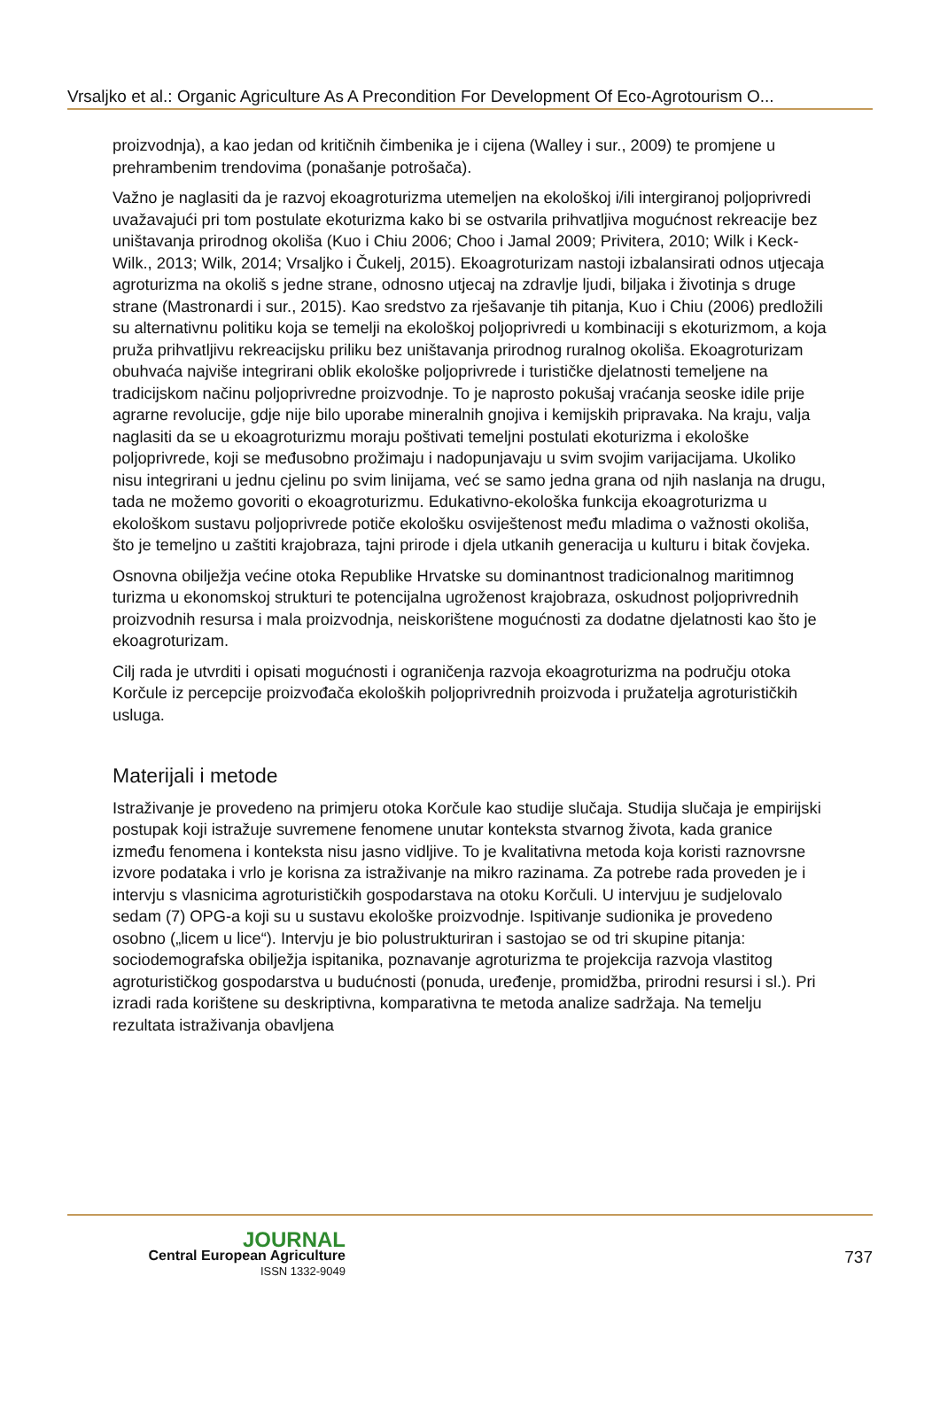Vrsaljko et al.: Organic Agriculture As A Precondition For Development Of Eco-Agrotourism O...
proizvodnja), a kao jedan od kritičnih čimbenika je i cijena (Walley i sur., 2009) te promjene u prehrambenim trendovima (ponašanje potrošača).
Važno je naglasiti da je razvoj ekoagroturizma utemeljen na ekološkoj i/ili intergiranoj poljoprivredi uvažavajući pri tom postulate ekoturizma kako bi se ostvarila prihvatljiva mogućnost rekreacije bez uništavanja prirodnog okoliša (Kuo i Chiu 2006; Choo i Jamal 2009; Privitera, 2010; Wilk i Keck-Wilk., 2013; Wilk, 2014; Vrsaljko i Čukelj, 2015). Ekoagroturizam nastoji izbalansirati odnos utjecaja agroturizma na okoliš s jedne strane, odnosno utjecaj na zdravlje ljudi, biljaka i životinja s druge strane (Mastronardi i sur., 2015). Kao sredstvo za rješavanje tih pitanja, Kuo i Chiu (2006) predložili su alternativnu politiku koja se temelji na ekološkoj poljoprivredi u kombinaciji s ekoturizmom, a koja pruža prihvatljivu rekreacijsku priliku bez uništavanja prirodnog ruralnog okoliša. Ekoagroturizam obuhvaća najviše integrirani oblik ekološke poljoprivrede i turističke djelatnosti temeljene na tradicijskom načinu poljoprivredne proizvodnje. To je naprosto pokušaj vraćanja seoske idile prije agrarne revolucije, gdje nije bilo uporabe mineralnih gnojiva i kemijskih pripravaka. Na kraju, valja naglasiti da se u ekoagroturizmu moraju poštivati temeljni postulati ekoturizma i ekološke poljoprivrede, koji se međusobno prožimaju i nadopunjavaju u svim svojim varijacijama. Ukoliko nisu integrirani u jednu cjelinu po svim linijama, već se samo jedna grana od njih naslanja na drugu, tada ne možemo govoriti o ekoagroturizmu. Edukativno-ekološka funkcija ekoagroturizma u ekološkom sustavu poljoprivrede potiče ekološku osviještenost među mladima o važnosti okoliša, što je temeljno u zaštiti krajobraza, tajni prirode i djela utkanih generacija u kulturu i bitak čovjeka.
Osnovna obilježja većine otoka Republike Hrvatske su dominantnost tradicionalnog maritimnog turizma u ekonomskoj strukturi te potencijalna ugroženost krajobraza, oskudnost poljoprivrednih proizvodnih resursa i mala proizvodnja, neiskorištene mogućnosti za dodatne djelatnosti kao što je ekoagroturizam.
Cilj rada je utvrditi i opisati mogućnosti i ograničenja razvoja ekoagroturizma na području otoka Korčule iz percepcije proizvođača ekoloških poljoprivrednih proizvoda i pružatelja agroturističkih usluga.
Materijali i metode
Istraživanje je provedeno na primjeru otoka Korčule kao studije slučaja. Studija slučaja je empirijski postupak koji istražuje suvremene fenomene unutar konteksta stvarnog života, kada granice između fenomena i konteksta nisu jasno vidljive. To je kvalitativna metoda koja koristi raznovrsne izvore podataka i vrlo je korisna za istraživanje na mikro razinama. Za potrebe rada proveden je i intervju s vlasnicima agroturističkih gospodarstava na otoku Korčuli. U intervjuu je sudjelovalo sedam (7) OPG-a koji su u sustavu ekološke proizvodnje. Ispitivanje sudionika je provedeno osobno („licem u lice“). Intervju je bio polustrukturiran i sastojao se od tri skupine pitanja: sociodemografska obilježja ispitanika, poznavanje agroturizma te projekcija razvoja vlastitog agroturističkog gospodarstva u budućnosti (ponuda, uređenje, promidžba, prirodni resursi i sl.). Pri izradi rada korištene su deskriptivna, komparativna te metoda analize sadržaja. Na temelju rezultata istraživanja obavljena
JOURNAL
Central European Agriculture
ISSN 1332-9049
737